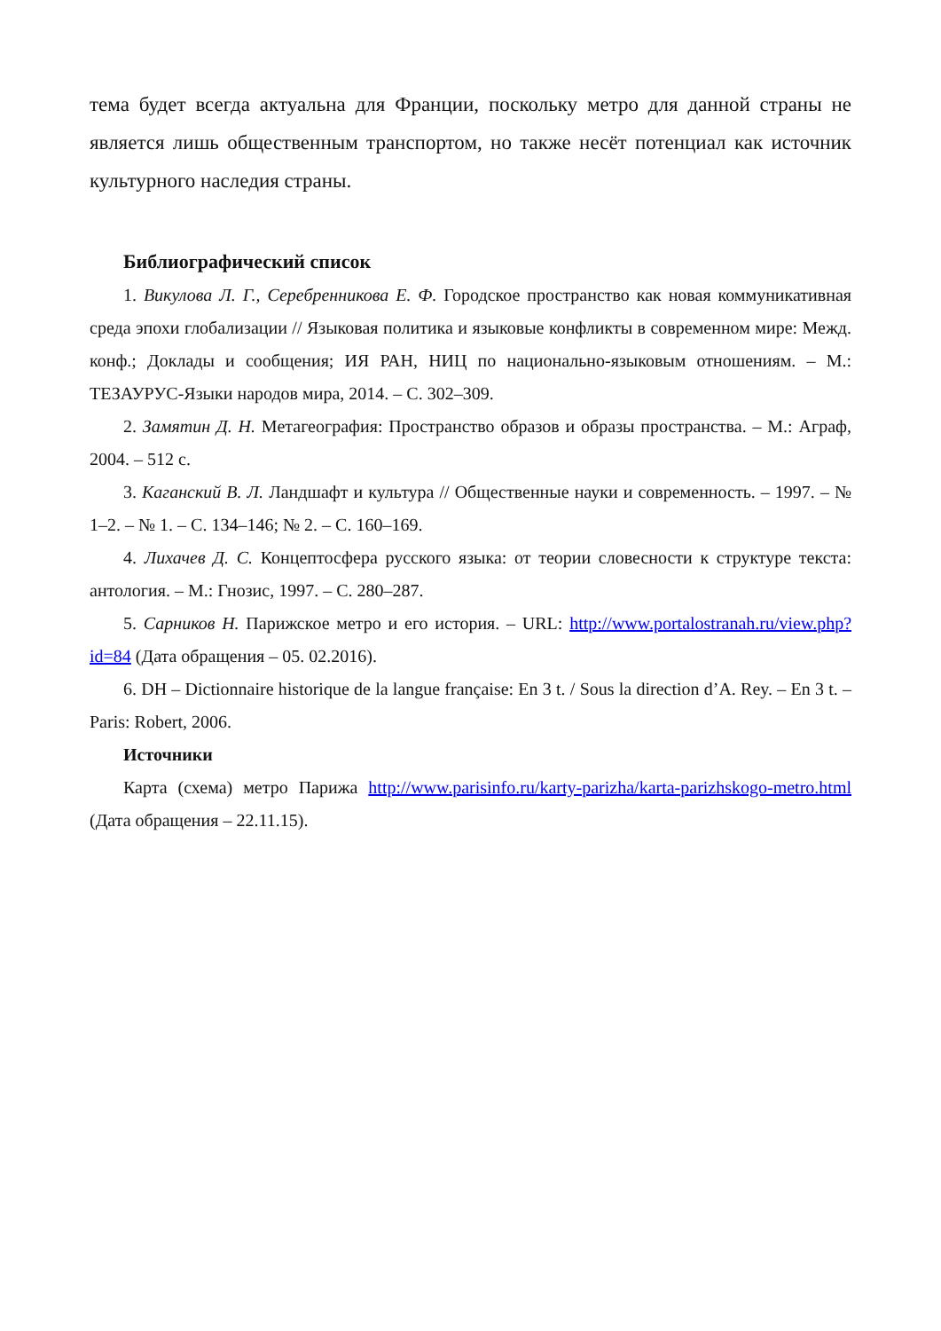тема будет всегда актуальна для Франции, поскольку метро для данной страны не является лишь общественным транспортом, но также несёт потенциал как источник культурного наследия страны.
Библиографический список
1. Викулова Л. Г., Серебренникова Е. Ф. Городское пространство как новая коммуникативная среда эпохи глобализации // Языковая политика и языковые конфликты в современном мире: Межд. конф.; Доклады и сообщения; ИЯ РАН, НИЦ по национально-языковым отношениям. – М.: ТЕЗАУРУС-Языки народов мира, 2014. – С. 302–309.
2. Замятин Д. Н. Метагеография: Пространство образов и образы пространства. – М.: Аграф, 2004. – 512 с.
3. Каганский В. Л. Ландшафт и культура // Общественные науки и современность. – 1997. – № 1–2. – № 1. – С. 134–146; № 2. – С. 160–169.
4. Лихачев Д. С. Концептосфера русского языка: от теории словесности к структуре текста: антология. – М.: Гнозис, 1997. – С. 280–287.
5. Сарников Н. Парижское метро и его история. – URL: http://www.portalostranah.ru/view.php?id=84 (Дата обращения – 05. 02.2016).
6. DH – Dictionnaire historique de la langue française: En 3 t. / Sous la direction d’A. Rey. – En 3 t. – Paris: Robert, 2006.
Источники
Карта (схема) метро Парижа http://www.parisinfo.ru/karty-parizha/karta-parizhskogo-metro.html (Дата обращения – 22.11.15).